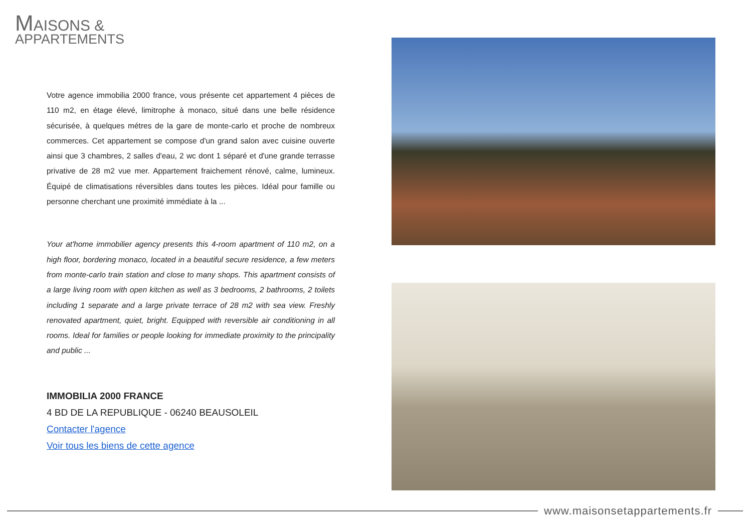MAISONS &
APPARTEMENTS
Votre agence immobilia 2000 france, vous présente cet appartement 4 pièces de 110 m2, en étage élevé, limitrophe à monaco, situé dans une belle résidence sécurisée, à quelques métres de la gare de monte-carlo et proche de nombreux commerces. Cet appartement se compose d'un grand salon avec cuisine ouverte ainsi que 3 chambres, 2 salles d'eau, 2 wc dont 1 séparé et d'une grande terrasse privative de 28 m2 vue mer. Appartement fraichement rénové, calme, lumineux. Équipé de climatisations réversibles dans toutes les pièces. Idéal pour famille ou personne cherchant une proximité immédiate à la ...
Your at'home immobilier agency presents this 4-room apartment of 110 m2, on a high floor, bordering monaco, located in a beautiful secure residence, a few meters from monte-carlo train station and close to many shops. This apartment consists of a large living room with open kitchen as well as 3 bedrooms, 2 bathrooms, 2 toilets including 1 separate and a large private terrace of 28 m2 with sea view. Freshly renovated apartment, quiet, bright. Equipped with reversible air conditioning in all rooms. Ideal for families or people looking for immediate proximity to the principality and public ...
IMMOBILIA 2000 FRANCE
4 BD DE LA REPUBLIQUE - 06240 BEAUSOLEIL
Contacter l'agence
Voir tous les biens de cette agence
www.maisonsetappartements.fr